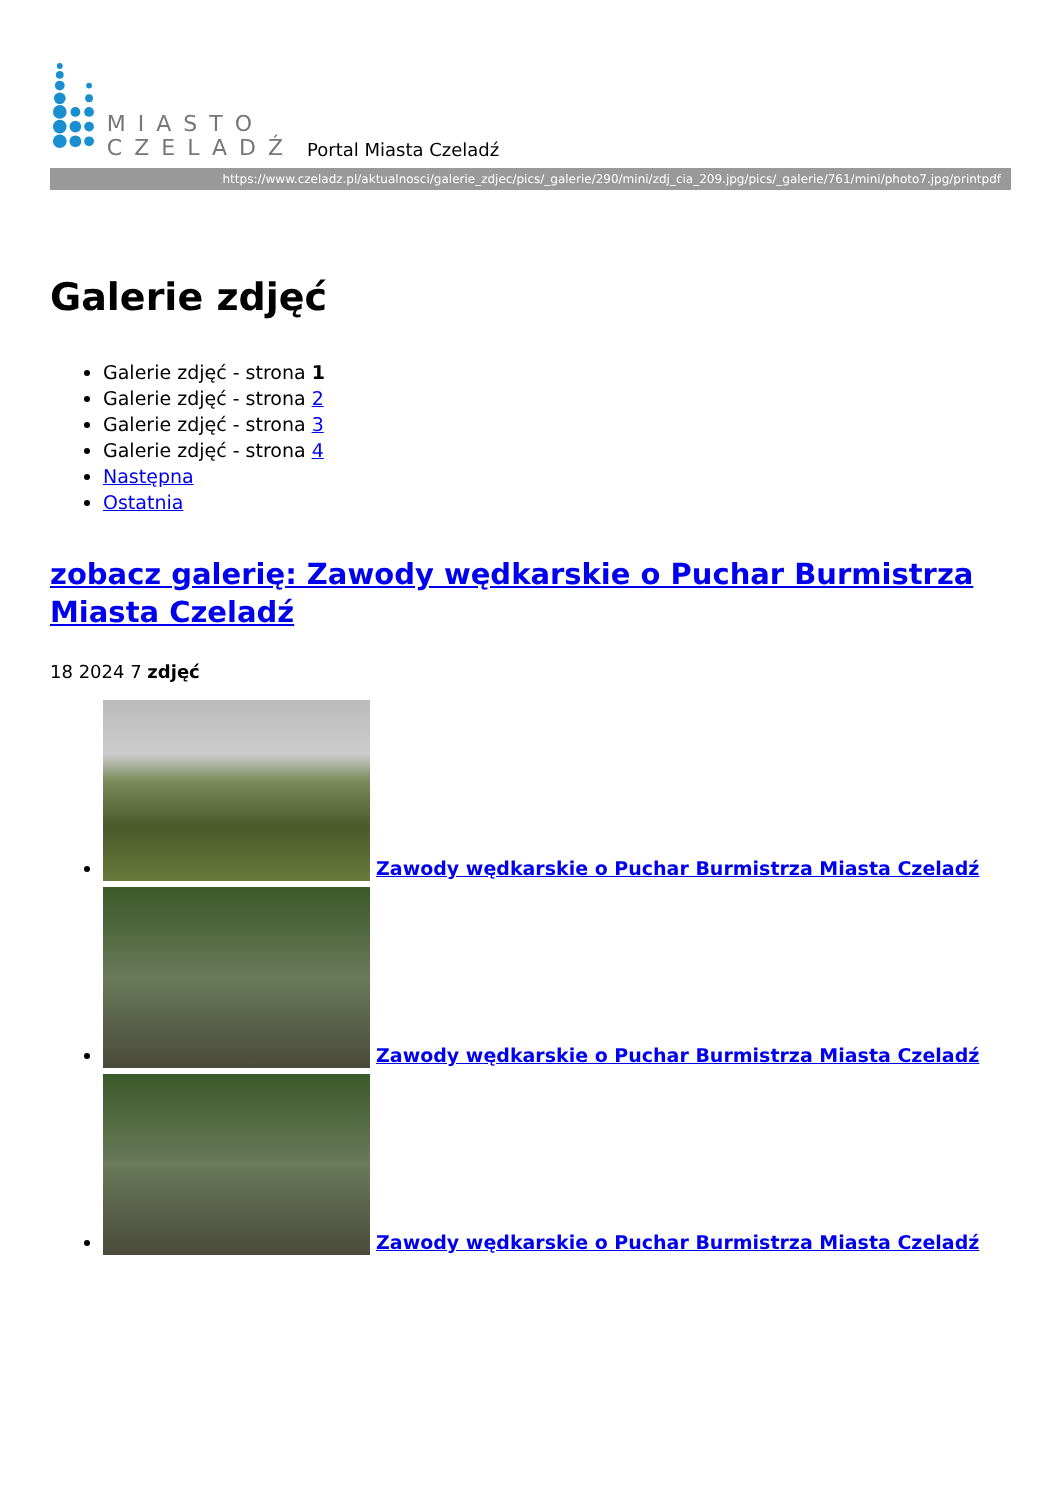MIASTO
CZELADŹ
Portal Miasta Czeladź
https://www.czeladz.pl/aktualnosci/galerie_zdjec/pics/_galerie/290/mini/zdj_cia_209.jpg/pics/_galerie/761/mini/photo7.jpg/printpdf
Galerie zdjęć
Galerie zdjęć - strona 1
Galerie zdjęć - strona 2
Galerie zdjęć - strona 3
Galerie zdjęć - strona 4
Następna
Ostatnia
zobacz galerię: Zawody wędkarskie o Puchar Burmistrza Miasta Czeladź
18 2024 7 zdjęć
Zawody wędkarskie o Puchar Burmistrza Miasta Czeladź
Zawody wędkarskie o Puchar Burmistrza Miasta Czeladź
Zawody wędkarskie o Puchar Burmistrza Miasta Czeladź